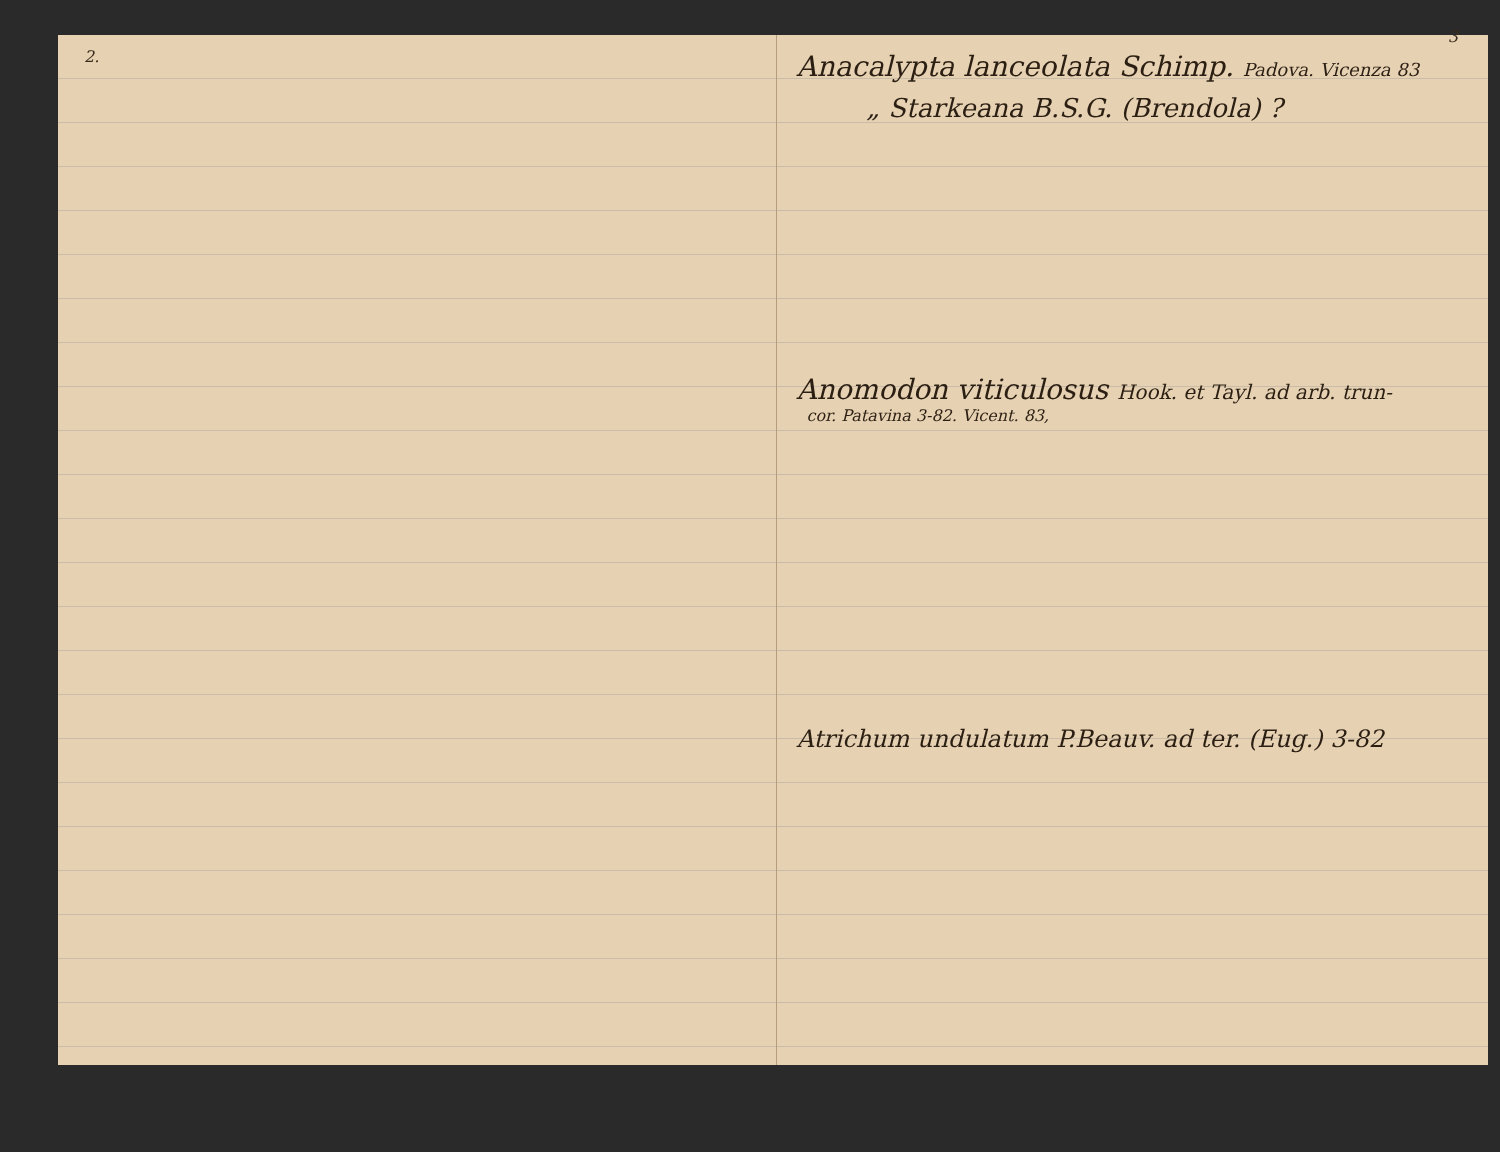2.
3
Anacalypta lanceolata Schimp. Padova. Vicenza 83
„ Starkeana B.S.G. (Brendola) ?
Anomodon viticulosus Hook. et Tayl. ad arb. trun-
cor. Patavina 3-82. Vicent. 83,
Atrichum undulatum P.Beauv. ad ter. (Eug.) 3-82